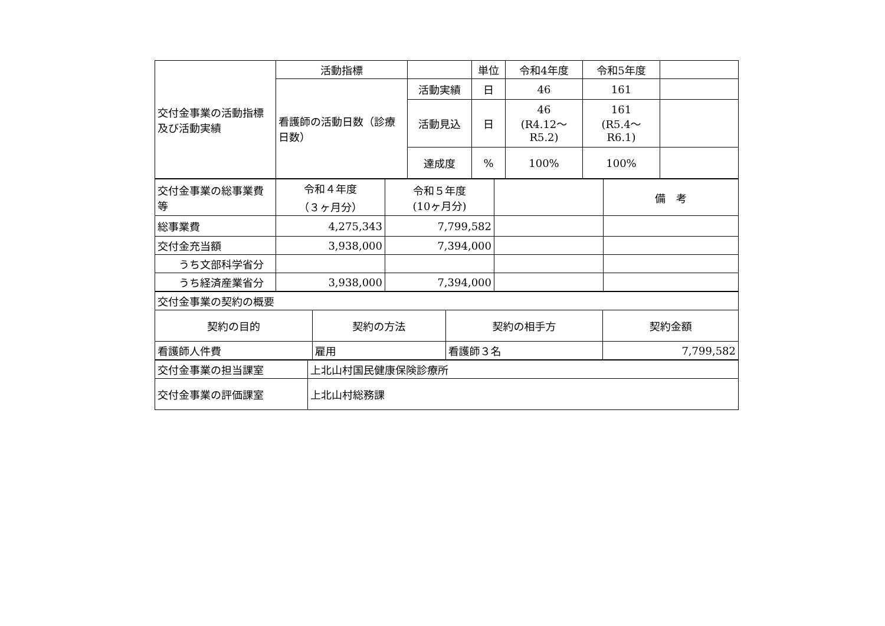| 交付金事業の活動指標及び活動実績 | 活動指標 | | 単位 | 令和4年度 | 令和5年度 | |
| | 看護師の活動日数（診療日数） | 活動実績 | 日 | 46 | 161 | |
| | | 活動見込 | 日 | 46 (R4.12～ R5.2) | 161 (R5.4～ R6.1) | |
| | | 達成度 | % | 100% | 100% | |
| 交付金事業の総事業費等 | 令和４年度 （３ヶ月分） | 令和５年度 (10ヶ月分) | | 備 考 |
| 総事業費 | 4,275,343 | 7,799,582 | | |
| 交付金充当額 | 3,938,000 | 7,394,000 | | |
| うち文部科学省分 | | | | |
| うち経済産業省分 | 3,938,000 | 7,394,000 | | |
| 交付金事業の契約の概要 | | | |
| 契約の目的 | 契約の方法 | 契約の相手方 | 契約金額 |
| 看護師人件費 | 雇用 | 看護師３名 | 7,799,582 |
| 交付金事業の担当課室 | 上北山村国民健康保険診療所 |
| 交付金事業の評価課室 | 上北山村総務課 |